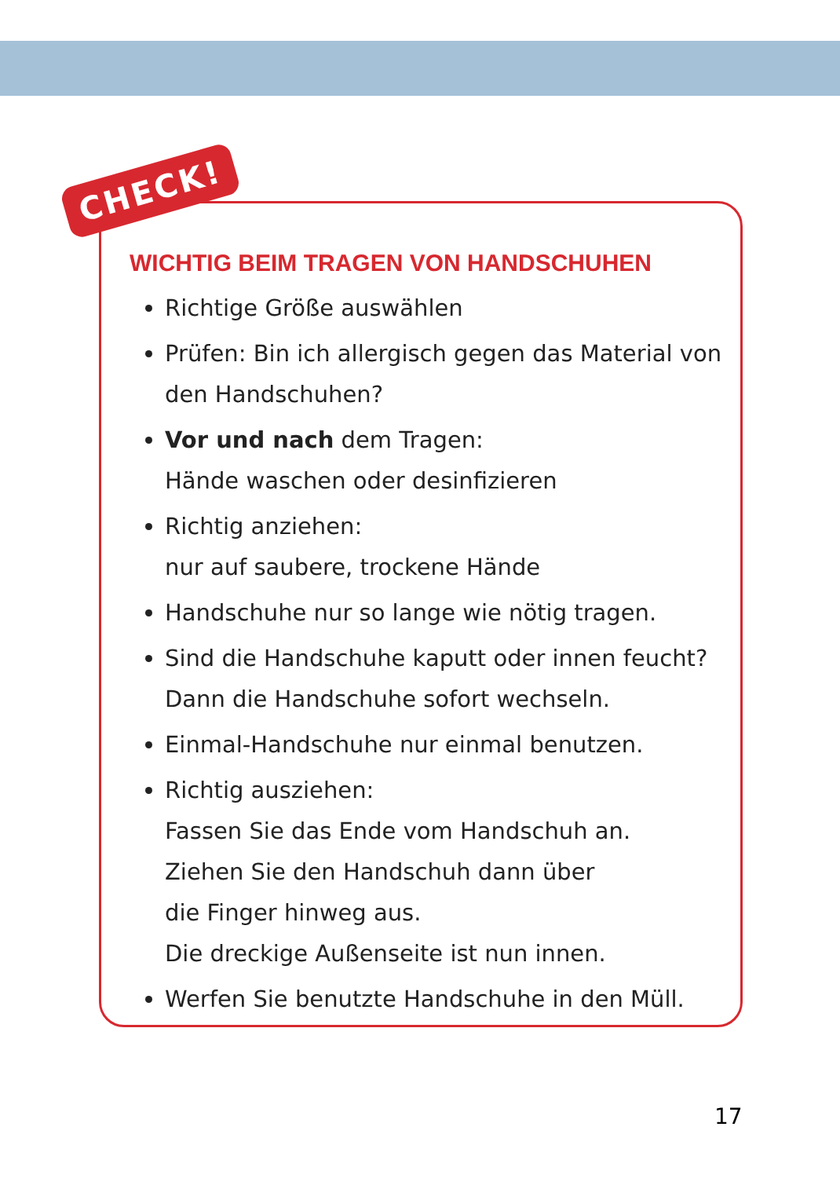CHECK!
WICHTIG BEIM TRAGEN VON HANDSCHUHEN
Richtige Größe auswählen
Prüfen: Bin ich allergisch gegen das Material von den Handschuhen?
Vor und nach dem Tragen:
Hände waschen oder desinfizieren
Richtig anziehen:
nur auf saubere, trockene Hände
Handschuhe nur so lange wie nötig tragen.
Sind die Handschuhe kaputt oder innen feucht? Dann die Handschuhe sofort wechseln.
Einmal-Handschuhe nur einmal benutzen.
Richtig ausziehen:
Fassen Sie das Ende vom Handschuh an.
Ziehen Sie den Handschuh dann über
die Finger hinweg aus.
Die dreckige Außenseite ist nun innen.
Werfen Sie benutzte Handschuhe in den Müll.
17